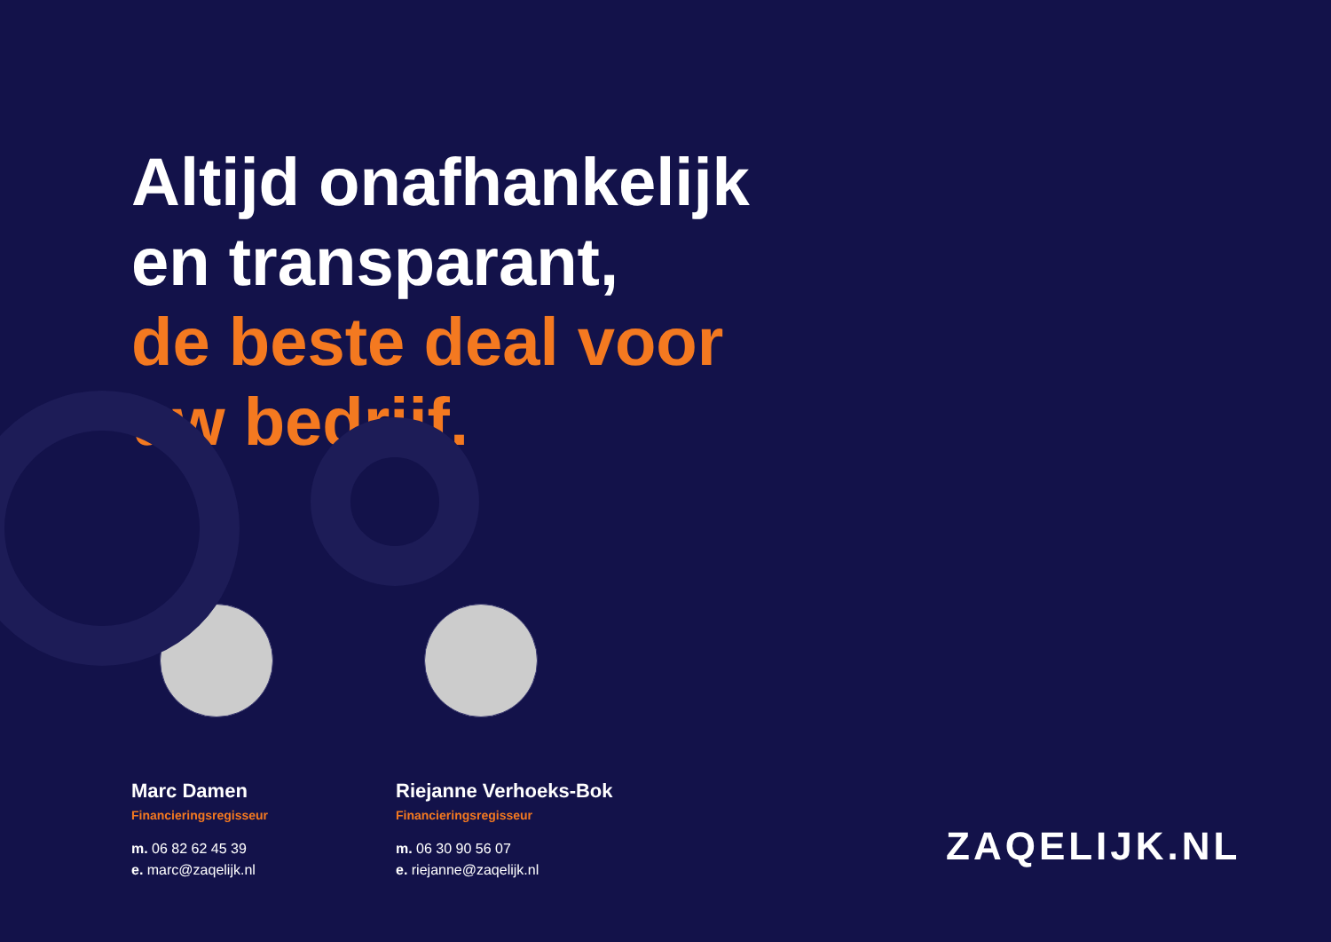Altijd onafhankelijk
en transparant,
de beste deal voor
uw bedrijf.
Marc Damen
Financieringsregisseur
m. 06 82 62 45 39
e. marc@zaqelijk.nl
Riejanne Verhoeks-Bok
Financieringsregisseur
m. 06 30 90 56 07
e. riejanne@zaqelijk.nl
ZAQELIJK.NL